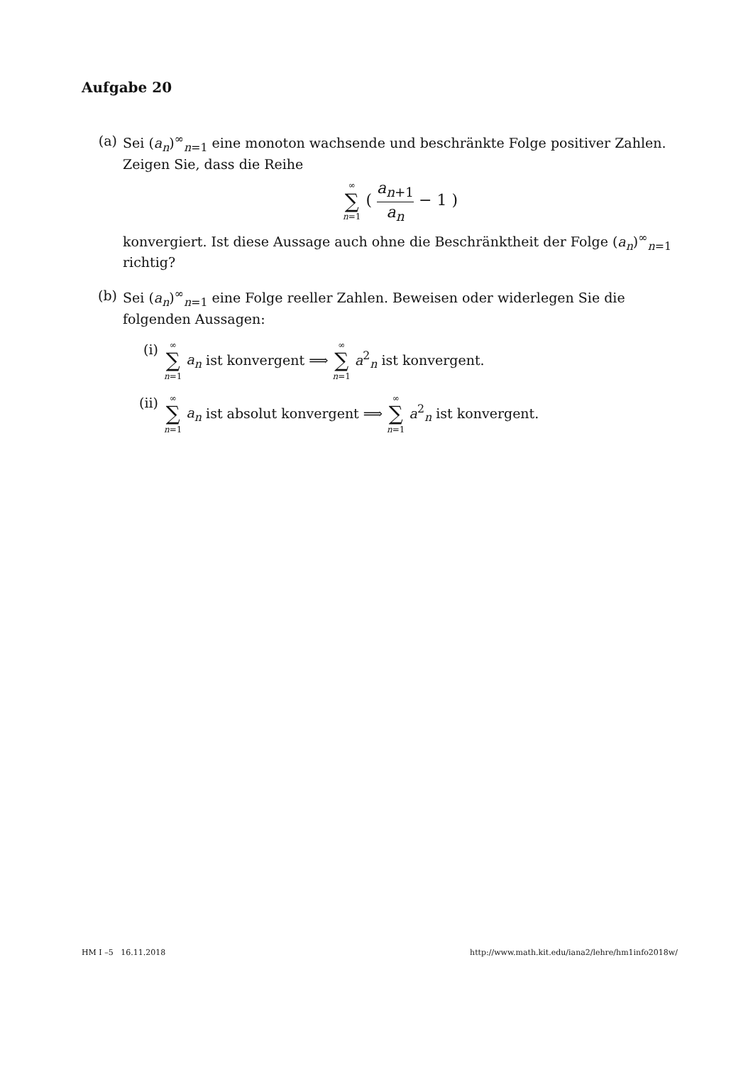Aufgabe 20
(a) Sei (a<sub>n</sub>)<sup>∞</sup><sub>n=1</sub> eine monoton wachsende und beschränkte Folge positiver Zahlen. Zeigen Sie, dass die Reihe
∞ ∑ n=1 ( a<sub>n+1</sub> a<sub>n</sub> − 1 )
konvergiert. Ist diese Aussage auch ohne die Beschränktheit der Folge (a<sub>n</sub>)<sup>∞</sup><sub>n=1</sub> richtig?
(b) Sei (a<sub>n</sub>)<sup>∞</sup><sub>n=1</sub> eine Folge reeller Zahlen. Beweisen oder widerlegen Sie die folgenden Aussagen:
(i)
∞ ∑ n=1 a<sub>n</sub> ist konvergent ⟹ ∞ ∑ n=1 a<sup>2</sup><sub>n</sub> ist konvergent.
(ii)
∞ ∑ n=1 a<sub>n</sub> ist absolut konvergent ⟹ ∞ ∑ n=1 a<sup>2</sup><sub>n</sub> ist konvergent.
HM I –5 16.11.2018 http://www.math.kit.edu/iana2/lehre/hm1info2018w/